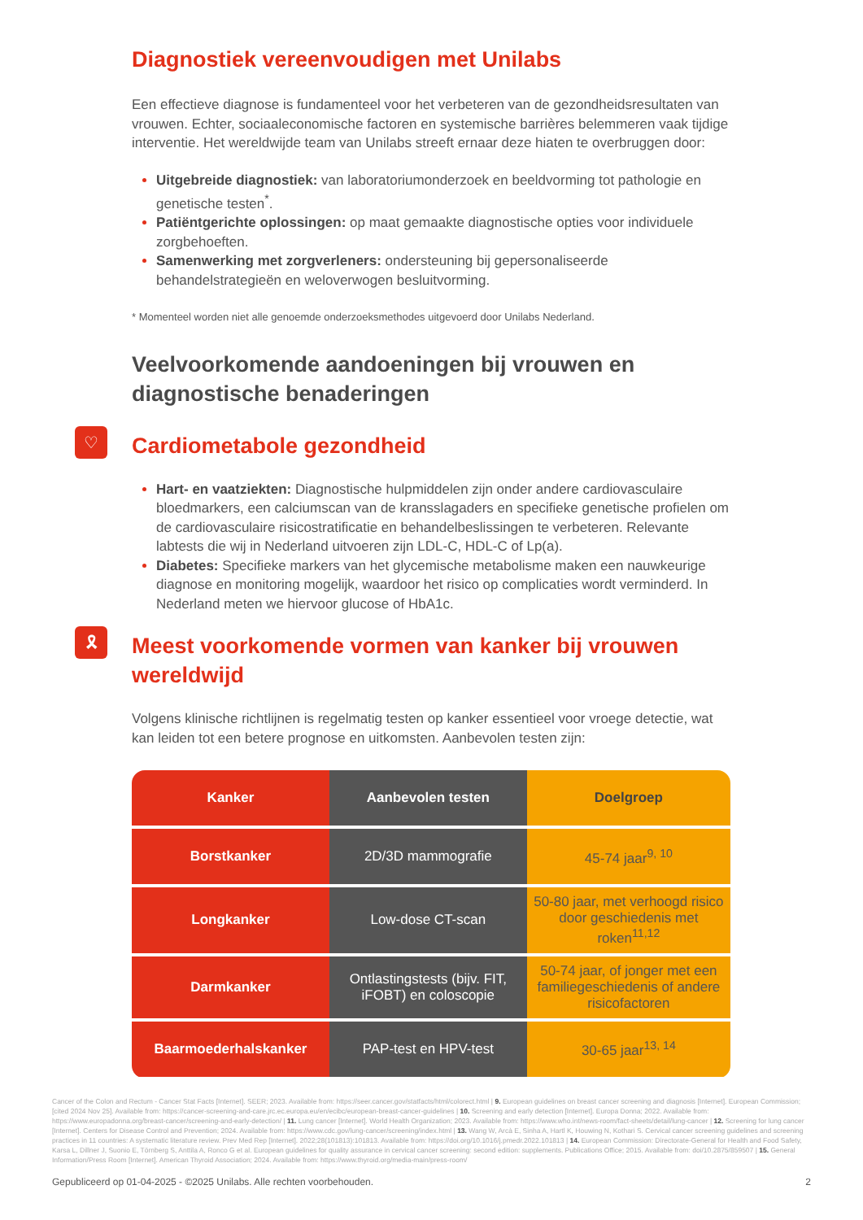Diagnostiek vereenvoudigen met Unilabs
Een effectieve diagnose is fundamenteel voor het verbeteren van de gezondheidsresultaten van vrouwen. Echter, sociaaleconomische factoren en systemische barrières belemmeren vaak tijdige interventie. Het wereldwijde team van Unilabs streeft ernaar deze hiaten te overbruggen door:
Uitgebreide diagnostiek: van laboratoriumonderzoek en beeldvorming tot pathologie en genetische testen<sup>*</sup>.
Patiëntgerichte oplossingen: op maat gemaakte diagnostische opties voor individuele zorgbehoeften.
Samenwerking met zorgverleners: ondersteuning bij gepersonaliseerde behandelstrategieën en weloverwogen besluitvorming.
* Momenteel worden niet alle genoemde onderzoeksmethodes uitgevoerd door Unilabs Nederland.
Veelvoorkomende aandoeningen bij vrouwen en diagnostische benaderingen
♡
Cardiometabole gezondheid
Hart- en vaatziekten: Diagnostische hulpmiddelen zijn onder andere cardiovasculaire bloedmarkers, een calciumscan van de kransslagaders en specifieke genetische profielen om de cardiovasculaire risicostratificatie en behandelbeslissingen te verbeteren. Relevante labtests die wij in Nederland uitvoeren zijn LDL-C, HDL-C of Lp(a).
Diabetes: Specifieke markers van het glycemische metabolisme maken een nauwkeurige diagnose en monitoring mogelijk, waardoor het risico op complicaties wordt verminderd. In Nederland meten we hiervoor glucose of HbA1c.
🎗
Meest voorkomende vormen van kanker bij vrouwen wereldwijd
Volgens klinische richtlijnen is regelmatig testen op kanker essentieel voor vroege detectie, wat kan leiden tot een betere prognose en uitkomsten. Aanbevolen testen zijn:
| Kanker | Aanbevolen testen | Doelgroep |
| --- | --- | --- |
| Borstkanker | 2D/3D mammografie | 45-74 jaar<sup>9, 10</sup> |
| Longkanker | Low-dose CT-scan | 50-80 jaar, met verhoogd risico door geschiedenis met roken<sup>11,12</sup> |
| Darmkanker | Ontlastingstests (bijv. FIT, iFOBT) en coloscopie | 50-74 jaar, of jonger met een familiegeschiedenis of andere risicofactoren |
| Baarmoederhalskanker | PAP-test en HPV-test | 30-65 jaar<sup>13, 14</sup> |
Cancer of the Colon and Rectum - Cancer Stat Facts [Internet]. SEER; 2023. Available from: https://seer.cancer.gov/statfacts/html/colorect.html | 9. European guidelines on breast cancer screening and diagnosis [Internet]. European Commission; [cited 2024 Nov 25]. Available from: https://cancer-screening-and-care.jrc.ec.europa.eu/en/ecibc/european-breast-cancer-guidelines | 10. Screening and early detection [Internet]. Europa Donna; 2022. Available from: https://www.europadonna.org/breast-cancer/screening-and-early-detection/ | 11. Lung cancer [Internet]. World Health Organization; 2023. Available from: https://www.who.int/news-room/fact-sheets/detail/lung-cancer | 12. Screening for lung cancer [Internet]. Centers for Disease Control and Prevention; 2024. Available from: https://www.cdc.gov/lung-cancer/screening/index.html | 13. Wang W, Arcà E, Sinha A, Hartl K, Houwing N, Kothari S. Cervical cancer screening guidelines and screening practices in 11 countries: A systematic literature review. Prev Med Rep [Internet]. 2022;28(101813):101813. Available from: https://doi.org/10.1016/j.pmedr.2022.101813 | 14. European Commission: Directorate-General for Health and Food Safety, Karsa L, Dillner J, Suonio E, Törnberg S, Anttila A, Ronco G et al. European guidelines for quality assurance in cervical cancer screening: second edition: supplements. Publications Office; 2015. Available from: doi/10.2875/859507 | 15. General Information/Press Room [Internet]. American Thyroid Association; 2024. Available from: https://www.thyroid.org/media-main/press-room/
Gepubliceerd op 01-04-2025 - ©2025 Unilabs. Alle rechten voorbehouden. 2